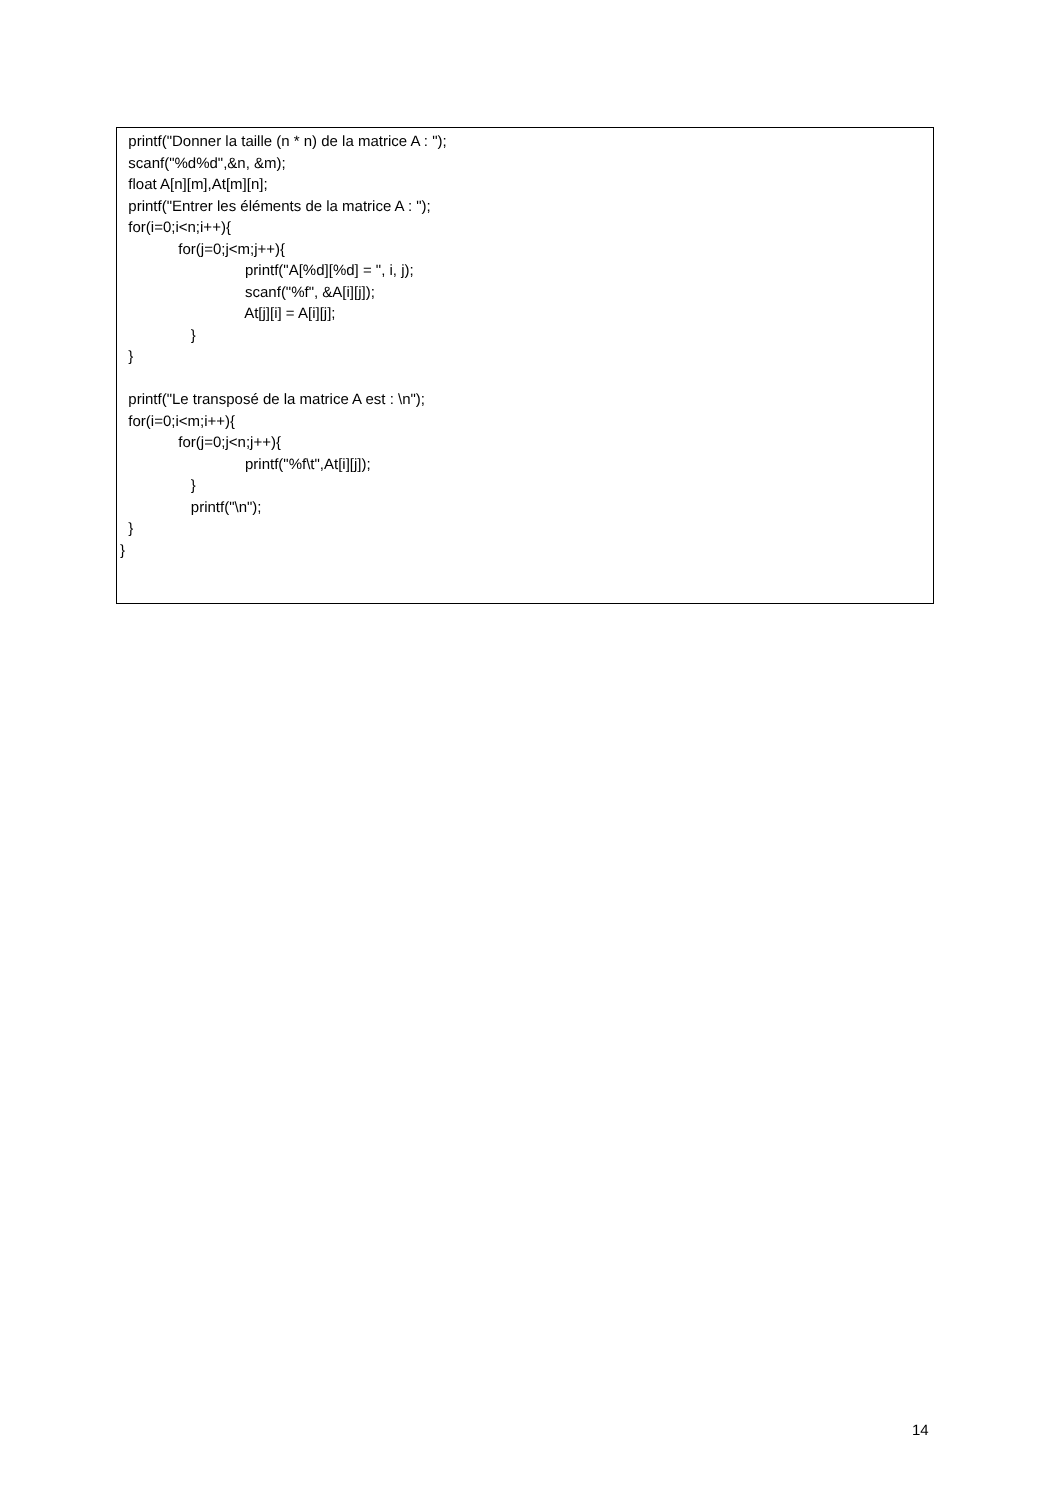printf("Donner la taille (n * n) de la matrice A : ");
scanf("%d%d",&n, &m);
float A[n][m],At[m][n];
printf("Entrer les éléments de la matrice A : ");
for(i=0;i<n;i++){
for(j=0;j<m;j++){
printf("A[%d][%d] = ", i, j);
scanf("%f", &A[i][j]);
At[j][i] = A[i][j];
}
}
printf("Le transposé de la matrice A est : \n");
for(i=0;i<m;i++){
for(j=0;j<n;j++){
printf("%f\t",At[i][j]);
}
printf("\n");
}
}
14